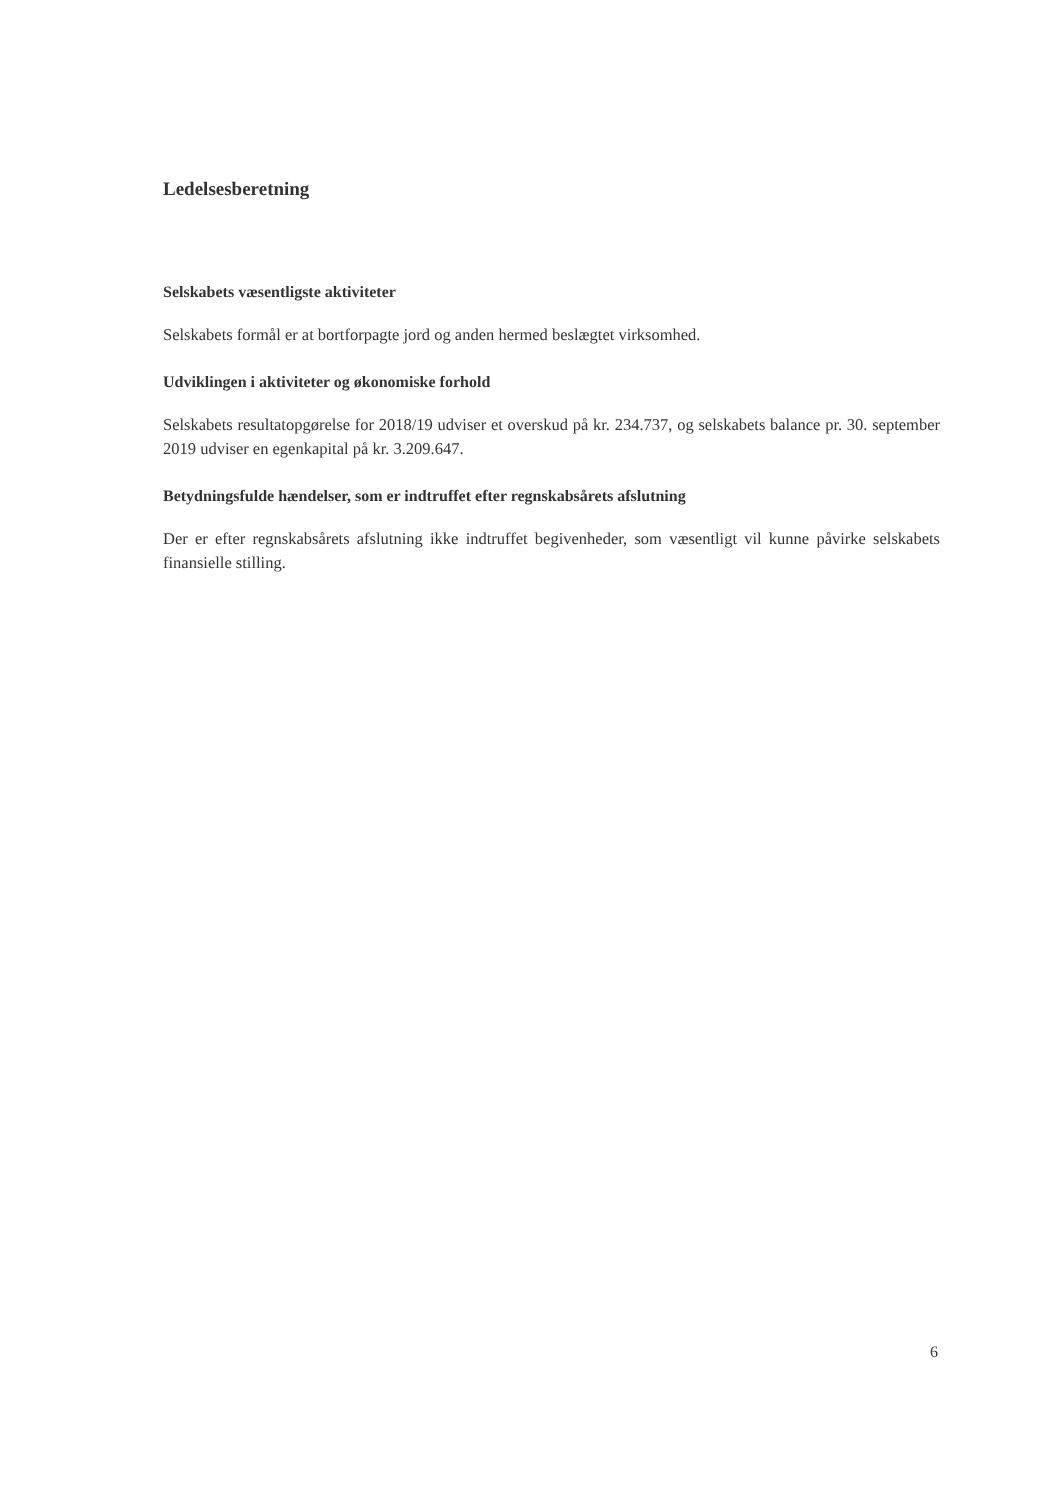Ledelsesberetning
Selskabets væsentligste aktiviteter
Selskabets formål er at bortforpagte jord og anden hermed beslægtet virksomhed.
Udviklingen i aktiviteter og økonomiske forhold
Selskabets resultatopgørelse for 2018/19 udviser et overskud på kr. 234.737, og selskabets balance pr. 30. september 2019 udviser en egenkapital på kr. 3.209.647.
Betydningsfulde hændelser, som er indtruffet efter regnskabsårets afslutning
Der er efter regnskabsårets afslutning ikke indtruffet begivenheder, som væsentligt vil kunne påvirke selskabets finansielle stilling.
6